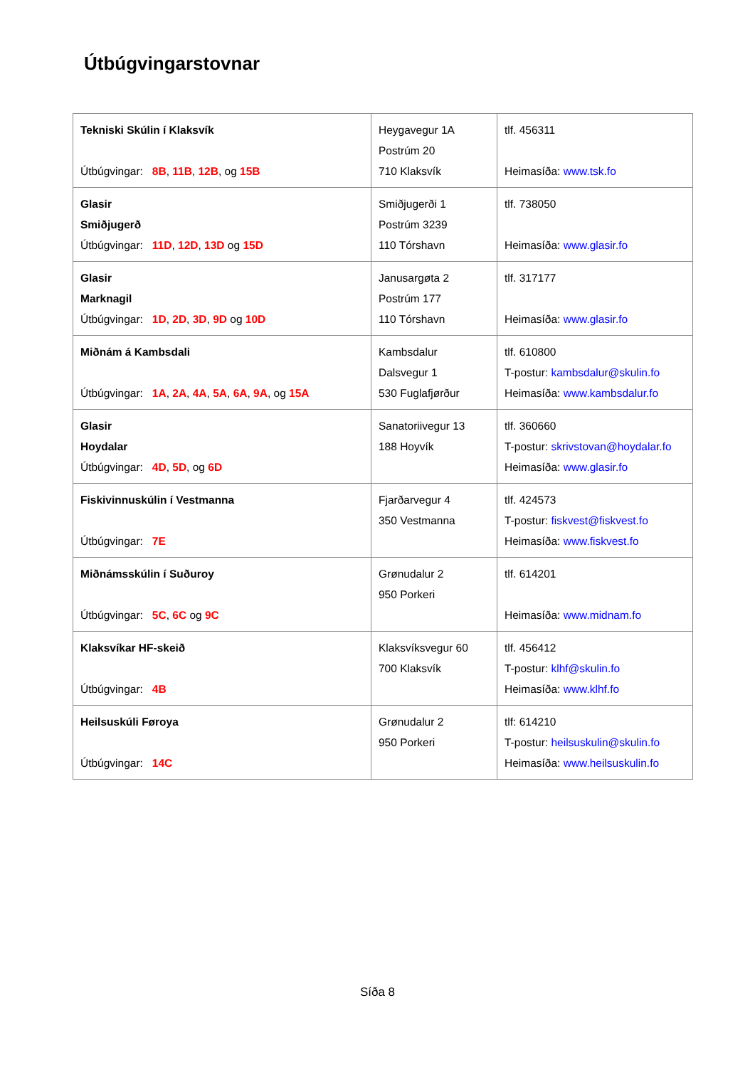Útbúgvingarstovnar
| Tekniski Skúlin í Klaksvík Útbúgvingar: 8B , 11B , 12B , og 15B | Heygavegur 1A Postrúm 20 710 Klaksvík | tlf. 456311 Heimasíða: www.tsk.fo |
| Glasir Smiðjugerð Útbúgvingar: 11D , 12D , 13D og 15D | Smiðjugerði 1 Postrúm 3239 110 Tórshavn | tlf. 738050 Heimasíða: www.glasir.fo |
| Glasir Marknagil Útbúgvingar: 1D , 2D , 3D , 9D og 10D | Janusargøta 2 Postrúm 177 110 Tórshavn | tlf. 317177 Heimasíða: www.glasir.fo |
| Miðnám á Kambsdali Útbúgvingar: 1A , 2A , 4A , 5A , 6A , 9A , og 15A | Kambsdalur Dalsvegur 1 530 Fuglafjørður | tlf. 610800 T-postur: kambsdalur@skulin.fo Heimasíða: www.kambsdalur.fo |
| Glasir Hoydalar Útbúgvingar: 4D , 5D , og 6D | Sanatoriivegur 13 188 Hoyvík | tlf. 360660 T-postur: skrivstovan@hoydalar.fo Heimasíða: www.glasir.fo |
| Fiskivinnuskúlin í Vestmanna Útbúgvingar: 7E | Fjarðarvegur 4 350 Vestmanna | tlf. 424573 T-postur: fiskvest@fiskvest.fo Heimasíða: www.fiskvest.fo |
| Miðnámsskúlin í Suðuroy Útbúgvingar: 5C , 6C og 9C | Grønudalur 2 950 Porkeri | tlf. 614201 Heimasíða: www.midnam.fo |
| Klaksvíkar HF-skeið Útbúgvingar: 4B | Klaksvíksvegur 60 700 Klaksvík | tlf. 456412 T-postur: klhf@skulin.fo Heimasíða: www.klhf.fo |
| Heilsuskúli Føroya Útbúgvingar: 14C | Grønudalur 2 950 Porkeri | tlf: 614210 T-postur: heilsuskulin@skulin.fo Heimasíða: www.heilsuskulin.fo |
Síða 8